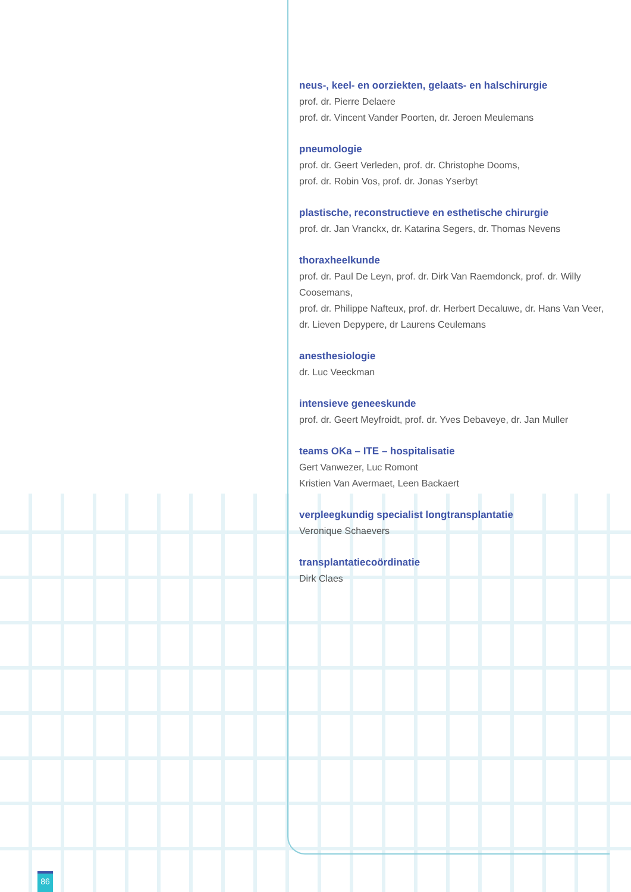neus-, keel- en oorziekten, gelaats- en halschirurgie
prof. dr. Pierre Delaere
prof. dr. Vincent Vander Poorten, dr. Jeroen Meulemans
pneumologie
prof. dr. Geert Verleden, prof. dr. Christophe Dooms,
prof. dr. Robin Vos, prof. dr. Jonas Yserbyt
plastische, reconstructieve en esthetische chirurgie
prof. dr. Jan Vranckx, dr. Katarina Segers, dr. Thomas Nevens
thoraxheelkunde
prof. dr. Paul De Leyn, prof. dr. Dirk Van Raemdonck, prof. dr. Willy Coosemans,
prof. dr. Philippe Nafteux, prof. dr. Herbert Decaluwe, dr. Hans Van Veer,
dr. Lieven Depypere, dr Laurens Ceulemans
anesthesiologie
dr. Luc Veeckman
intensieve geneeskunde
prof. dr. Geert Meyfroidt, prof. dr. Yves Debaveye, dr. Jan Muller
teams OKa – ITE – hospitalisatie
Gert Vanwezer, Luc Romont
Kristien Van Avermaet, Leen Backaert
verpleegkundig specialist longtransplantatie
Veronique Schaevers
transplantatiecoördinatie
Dirk Claes
86